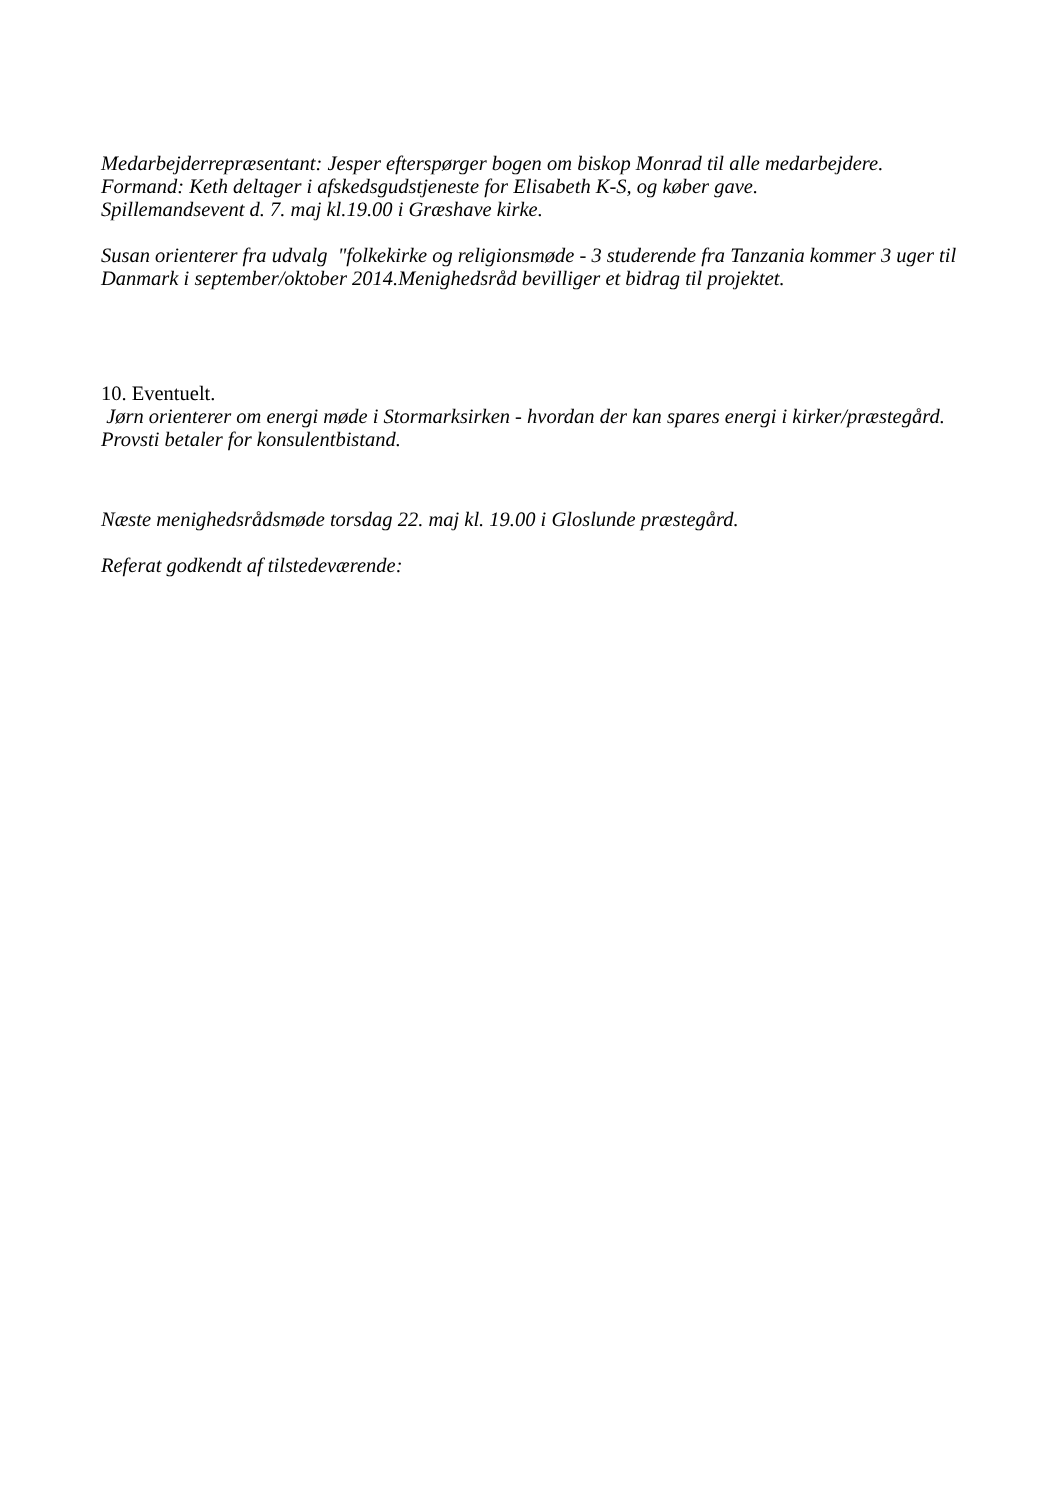Medarbejderrepræsentant: Jesper efterspørger bogen om biskop Monrad til alle medarbejdere.
Formand: Keth deltager i afskedsgudstjeneste for Elisabeth K-S, og køber gave.
Spillemandsevent d. 7. maj kl.19.00 i Græshave kirke.
Susan orienterer fra udvalg "folkekirke og religionsmøde - 3 studerende fra Tanzania kommer 3 uger til Danmark i september/oktober 2014.Menighedsråd bevilliger et bidrag til projektet.
10. Eventuelt.
Jørn orienterer om energi møde i Stormarksirken - hvordan der kan spares energi i kirker/præstegård. Provsti betaler for konsulentbistand.
Næste menighedsrådsmøde torsdag 22. maj kl. 19.00 i Gloslunde præstegård.
Referat godkendt af tilstedeværende: